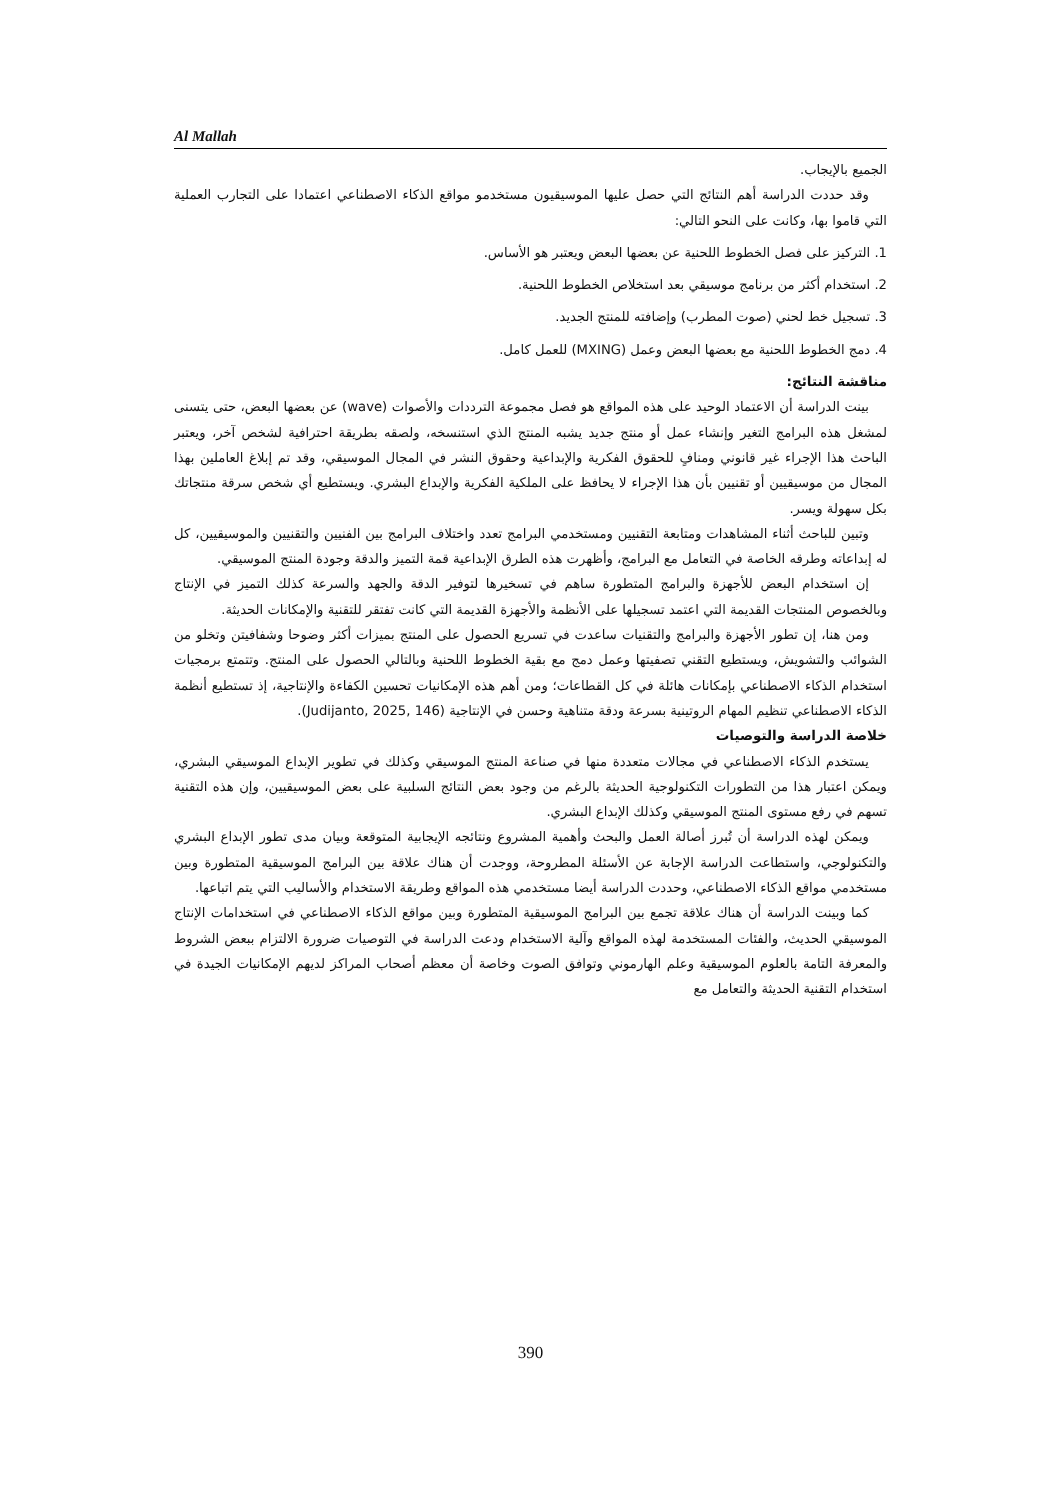Al Mallah
الجميع بالإيجاب.
وقد حددت الدراسة أهم النتائج التي حصل عليها الموسيقيون مستخدمو مواقع الذكاء الاصطناعي اعتمادا على التجارب العملية التي قاموا بها، وكانت على النحو التالي:
1. التركيز على فصل الخطوط اللحنية عن بعضها البعض ويعتبر هو الأساس.
2. استخدام أكثر من برنامج موسيقي بعد استخلاص الخطوط اللحنية.
3. تسجيل خط لحني (صوت المطرب) وإضافته للمنتج الجديد.
4. دمج الخطوط اللحنية مع بعضها البعض وعمل (MXING) للعمل كامل.
مناقشة النتائج:
بينت الدراسة أن الاعتماد الوحيد على هذه المواقع هو فصل مجموعة الترددات والأصوات (wave) عن بعضها البعض، حتى يتسنى لمشغل هذه البرامج التغير وإنشاء عمل أو منتج جديد يشبه المنتج الذي استنسخه، ولصقه بطريقة احترافية لشخص آخر، ويعتبر الباحث هذا الإجراء غير قانوني ومنافٍ للحقوق الفكرية والإبداعية وحقوق النشر في المجال الموسيقي، وقد تم إبلاغ العاملين بهذا المجال من موسيقيين أو تقنيين بأن هذا الإجراء لا يحافظ على الملكية الفكرية والإبداع البشري. ويستطيع أي شخص سرقة منتجاتك بكل سهولة ويسر.
وتبين للباحث أثناء المشاهدات ومتابعة التقنيين ومستخدمي البرامج تعدد واختلاف البرامج بين الفنيين والتقنيين والموسيقيين، كل له إبداعاته وطرقه الخاصة في التعامل مع البرامج، وأظهرت هذه الطرق الإبداعية قمة التميز والدقة وجودة المنتج الموسيقي.
إن استخدام البعض للأجهزة والبرامج المتطورة ساهم في تسخيرها لتوفير الدقة والجهد والسرعة كذلك التميز في الإنتاج وبالخصوص المنتجات القديمة التي اعتمد تسجيلها على الأنظمة والأجهزة القديمة التي كانت تفتقر للتقنية والإمكانات الحديثة.
ومن هنا، إن تطور الأجهزة والبرامج والتقنيات ساعدت في تسريع الحصول على المنتج بميزات أكثر وضوحا وشفافيتن وتخلو من الشوائب والتشويش، ويستطيع التقني تصفيتها وعمل دمج مع بقية الخطوط اللحنية وبالتالي الحصول على المنتج. وتتمتع برمجيات استخدام الذكاء الاصطناعي بإمكانات هائلة في كل القطاعات؛ ومن أهم هذه الإمكانيات تحسين الكفاءة والإنتاجية، إذ تستطيع أنظمة الذكاء الاصطناعي تنظيم المهام الروتينية بسرعة ودقة متناهية وحسن في الإنتاجية (Judijanto, 2025, 146).
خلاصة الدراسة والتوصيات
يستخدم الذكاء الاصطناعي في مجالات متعددة منها في صناعة المنتج الموسيقي وكذلك في تطوير الإبداع الموسيقي البشري، ويمكن اعتبار هذا من التطورات التكنولوجية الحديثة بالرغم من وجود بعض النتائج السلبية على بعض الموسيقيين، وإن هذه التقنية تسهم في رفع مستوى المنتج الموسيقي وكذلك الإبداع البشري.
ويمكن لهذه الدراسة أن تُبرز أصالة العمل والبحث وأهمية المشروع ونتائجه الإيجابية المتوقعة وبيان مدى تطور الإبداع البشري والتكنولوجي، واستطاعت الدراسة الإجابة عن الأسئلة المطروحة، ووجدت أن هناك علاقة بين البرامج الموسيقية المتطورة وبين مستخدمي مواقع الذكاء الاصطناعي، وحددت الدراسة أيضا مستخدمي هذه المواقع وطريقة الاستخدام والأساليب التي يتم اتباعها.
كما وبينت الدراسة أن هناك علاقة تجمع بين البرامج الموسيقية المتطورة وبين مواقع الذكاء الاصطناعي في استخدامات الإنتاج الموسيقي الحديث، والفئات المستخدمة لهذه المواقع وآلية الاستخدام ودعت الدراسة في التوصيات ضرورة الالتزام ببعض الشروط والمعرفة التامة بالعلوم الموسيقية وعلم الهارموني وتوافق الصوت وخاصة أن معظم أصحاب المراكز لديهم الإمكانيات الجيدة في استخدام التقنية الحديثة والتعامل مع
390